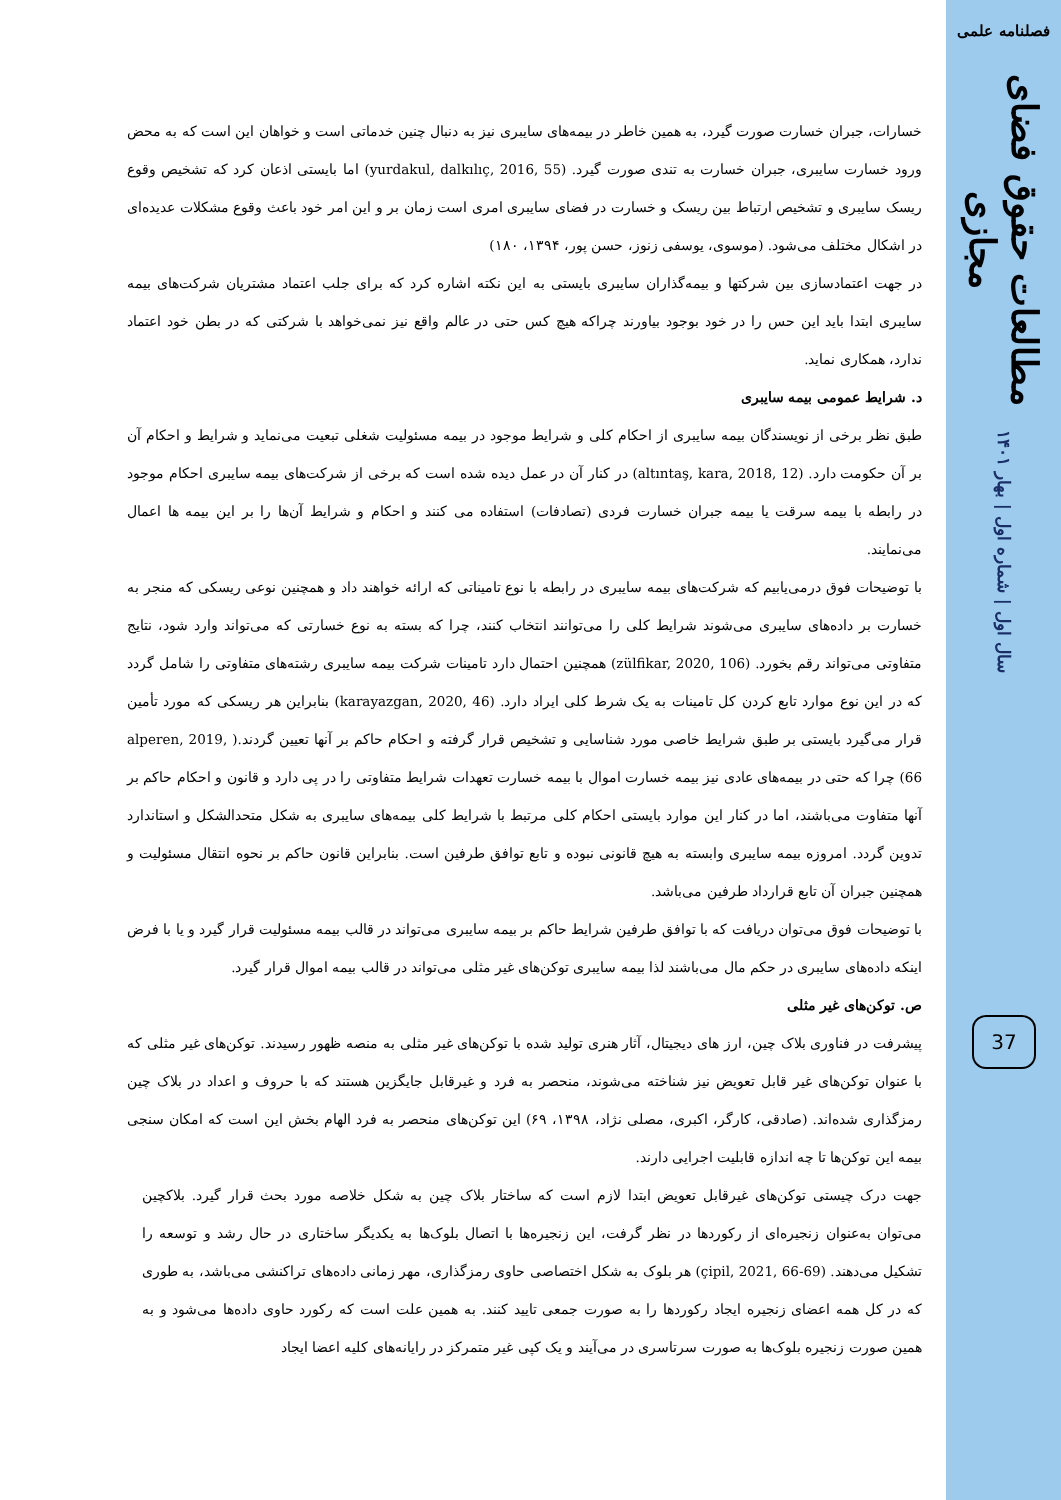فصلنامه علمی
مطالعات حقوق فضای مجازی
سال اول | شماره اول | بهار ۱۴۰۱
37
خسارات، جبران خسارت صورت گیرد، به همین خاطر در بیمه‌های سایبری نیز به دنبال چنین خدماتی است و خواهان این است که به محض ورود خسارت سایبری، جبران خسارت به تندی صورت گیرد. (yurdakul, dalkılıç, 2016, 55) اما بایستی اذعان کرد که تشخیص وقوع ریسک سایبری و تشخیص ارتباط بین ریسک و خسارت در فضای سایبری امری است زمان بر و این امر خود باعث وقوع مشکلات عدیده‌ای در اشکال مختلف می‌شود. (موسوی، یوسفی زنوز، حسن پور، ۱۳۹۴، ۱۸۰)
در جهت اعتمادسازی بین شرکتها و بیمه‌گذاران سایبری بایستی به این نکته اشاره کرد که برای جلب اعتماد مشتریان شرکت‌های بیمه سایبری ابتدا باید این حس را در خود بوجود بیاورند چراکه هیچ کس حتی در عالم واقع نیز نمی‌خواهد با شرکتی که در بطن خود اعتماد ندارد، همکاری نماید.
د. شرایط عمومی بیمه سایبری
طبق نظر برخی از نویسندگان بیمه سایبری از احکام کلی و شرایط موجود در بیمه مسئولیت شغلی تبعیت می‌نماید و شرایط و احکام آن بر آن حکومت دارد. (altıntaş, kara, 2018, 12) در کنار آن در عمل دیده شده است که برخی از شرکت‌های بیمه سایبری احکام موجود در رابطه با بیمه سرقت یا بیمه جبران خسارت فردی (تصادفات) استفاده می کنند و احکام و شرایط آن‌ها را بر این بیمه ها اعمال می‌نمایند.
با توضیحات فوق درمی‌یابیم که شرکت‌های بیمه سایبری در رابطه با نوع تامیناتی که ارائه خواهند داد و همچنین نوعی ریسکی که منجر به خسارت بر داده‌های سایبری می‌شوند شرایط کلی را می‌توانند انتخاب کنند، چرا که بسته به نوع خسارتی که می‌تواند وارد شود، نتایج متفاوتی می‌تواند رقم بخورد. (zülfikar, 2020, 106) همچنین احتمال دارد تامینات شرکت بیمه سایبری رشته‌های متفاوتی را شامل گردد که در این نوع موارد تابع کردن کل تامینات به یک شرط کلی ایراد دارد. (karayazgan, 2020, 46) بنابراین هر ریسکی که مورد تأمین قرار می‌گیرد بایستی بر طبق شرایط خاصی مورد شناسایی و تشخیص قرار گرفته و احکام حاکم بر آنها تعیین گردند.( alperen, 2019, 66) چرا که حتی در بیمه‌های عادی نیز بیمه خسارت اموال با بیمه خسارت تعهدات شرایط متفاوتی را در پی دارد و قانون و احکام حاکم بر آنها متفاوت می‌باشند، اما در کنار این موارد بایستی احکام کلی مرتبط با شرایط کلی بیمه‌های سایبری به شکل متحدالشکل و استاندارد تدوین گردد. امروزه بیمه سایبری وابسته به هیچ قانونی نبوده و تابع توافق طرفین است. بنابراین قانون حاکم بر نحوه انتقال مسئولیت و همچنین جبران آن تابع قرارداد طرفین می‌باشد.
با توضیحات فوق می‌توان دریافت که با توافق طرفین شرایط حاکم بر بیمه سایبری می‌تواند در قالب بیمه مسئولیت قرار گیرد و یا با فرض اینکه داده‌های سایبری در حکم مال می‌باشند لذا بیمه سایبری توکن‌های غیر مثلی می‌تواند در قالب بیمه اموال قرار گیرد.
ص. توکن‌های غیر مثلی
پیشرفت در فناوری بلاک چین، ارز های دیجیتال، آثار هنری تولید شده با توکن‌های غیر مثلی به منصه ظهور رسیدند. توکن‌های غیر مثلی که با عنوان توکن‌های غیر قابل تعویض نیز شناخته می‌شوند، منحصر به فرد و غیرقابل جایگزین هستند که با حروف و اعداد در بلاک چین رمزگذاری شده‌اند. (صادقی، کارگر، اکبری، مصلی نژاد، ۱۳۹۸، ۶۹) این توکن‌های منحصر به فرد الهام بخش این است که امکان سنجی بیمه این توکن‌ها تا چه اندازه قابلیت اجرایی دارند.
جهت درک چیستی توکن‌های غیرقابل تعویض ابتدا لازم است که ساختار بلاک چین به شکل خلاصه مورد بحث قرار گیرد. بلاکچین می‌توان به‌عنوان زنجیره‌ای از رکوردها در نظر گرفت، این زنجیره‌ها با اتصال بلوک‌ها به یکدیگر ساختاری در حال رشد و توسعه را تشکیل می‌دهند. (çipil, 2021, 66-69) هر بلوک به شکل اختصاصی حاوی رمزگذاری، مهر زمانی داده‌های تراکنشی می‌باشد، به طوری که در کل همه اعضای زنجیره ایجاد رکوردها را به صورت جمعی تایید کنند. به همین علت است که رکورد حاوی داده‌ها می‌شود و به همین صورت زنجیره بلوک‌ها به صورت سرتاسری در می‌آیند و یک کپی غیر متمرکز در رایانه‌های کلیه اعضا ایجاد